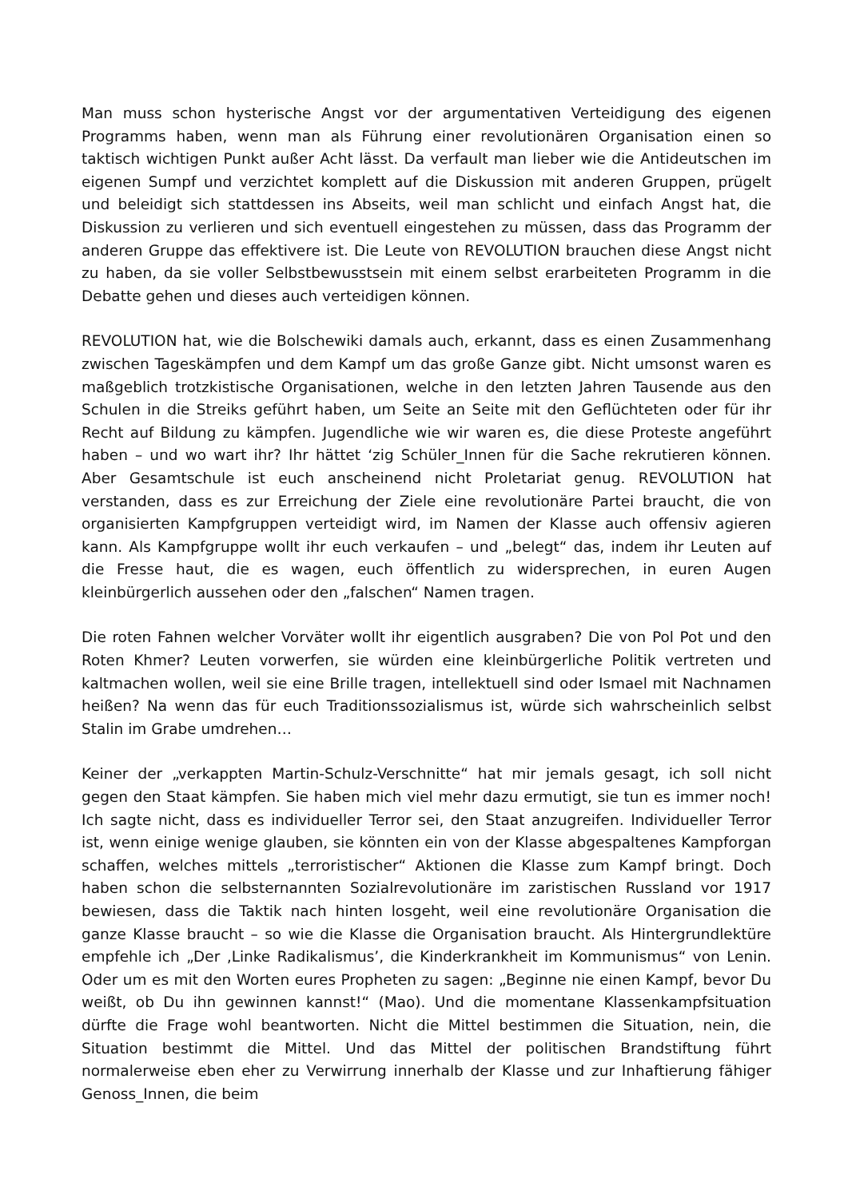Man muss schon hysterische Angst vor der argumentativen Verteidigung des eigenen Programms haben, wenn man als Führung einer revolutionären Organisation einen so taktisch wichtigen Punkt außer Acht lässt. Da verfault man lieber wie die Antideutschen im eigenen Sumpf und verzichtet komplett auf die Diskussion mit anderen Gruppen, prügelt und beleidigt sich stattdessen ins Abseits, weil man schlicht und einfach Angst hat, die Diskussion zu verlieren und sich eventuell eingestehen zu müssen, dass das Programm der anderen Gruppe das effektivere ist. Die Leute von REVOLUTION brauchen diese Angst nicht zu haben, da sie voller Selbstbewusstsein mit einem selbst erarbeiteten Programm in die Debatte gehen und dieses auch verteidigen können.
REVOLUTION hat, wie die Bolschewiki damals auch, erkannt, dass es einen Zusammenhang zwischen Tageskämpfen und dem Kampf um das große Ganze gibt. Nicht umsonst waren es maßgeblich trotzkistische Organisationen, welche in den letzten Jahren Tausende aus den Schulen in die Streiks geführt haben, um Seite an Seite mit den Geflüchteten oder für ihr Recht auf Bildung zu kämpfen. Jugendliche wie wir waren es, die diese Proteste angeführt haben – und wo wart ihr? Ihr hättet ‘zig Schüler_Innen für die Sache rekrutieren können. Aber Gesamtschule ist euch anscheinend nicht Proletariat genug. REVOLUTION hat verstanden, dass es zur Erreichung der Ziele eine revolutionäre Partei braucht, die von organisierten Kampfgruppen verteidigt wird, im Namen der Klasse auch offensiv agieren kann. Als Kampfgruppe wollt ihr euch verkaufen – und „belegt“ das, indem ihr Leuten auf die Fresse haut, die es wagen, euch öffentlich zu widersprechen, in euren Augen kleinbürgerlich aussehen oder den „falschen“ Namen tragen.
Die roten Fahnen welcher Vorväter wollt ihr eigentlich ausgraben? Die von Pol Pot und den Roten Khmer? Leuten vorwerfen, sie würden eine kleinbürgerliche Politik vertreten und kaltmachen wollen, weil sie eine Brille tragen, intellektuell sind oder Ismael mit Nachnamen heißen? Na wenn das für euch Traditionssozialismus ist, würde sich wahrscheinlich selbst Stalin im Grabe umdrehen…
Keiner der „verkappten Martin-Schulz-Verschnitte“ hat mir jemals gesagt, ich soll nicht gegen den Staat kämpfen. Sie haben mich viel mehr dazu ermutigt, sie tun es immer noch! Ich sagte nicht, dass es individueller Terror sei, den Staat anzugreifen. Individueller Terror ist, wenn einige wenige glauben, sie könnten ein von der Klasse abgespaltenes Kampforgan schaffen, welches mittels „terroristischer“ Aktionen die Klasse zum Kampf bringt. Doch haben schon die selbsternannten Sozialrevolutionäre im zaristischen Russland vor 1917 bewiesen, dass die Taktik nach hinten losgeht, weil eine revolutionäre Organisation die ganze Klasse braucht – so wie die Klasse die Organisation braucht. Als Hintergrundlektüre empfehle ich „Der ‚Linke Radikalismus’, die Kinderkrankheit im Kommunismus“ von Lenin. Oder um es mit den Worten eures Propheten zu sagen: „Beginne nie einen Kampf, bevor Du weißt, ob Du ihn gewinnen kannst!“ (Mao). Und die momentane Klassenkampfsituation dürfte die Frage wohl beantworten. Nicht die Mittel bestimmen die Situation, nein, die Situation bestimmt die Mittel. Und das Mittel der politischen Brandstiftung führt normalerweise eben eher zu Verwirrung innerhalb der Klasse und zur Inhaftierung fähiger Genoss_Innen, die beim